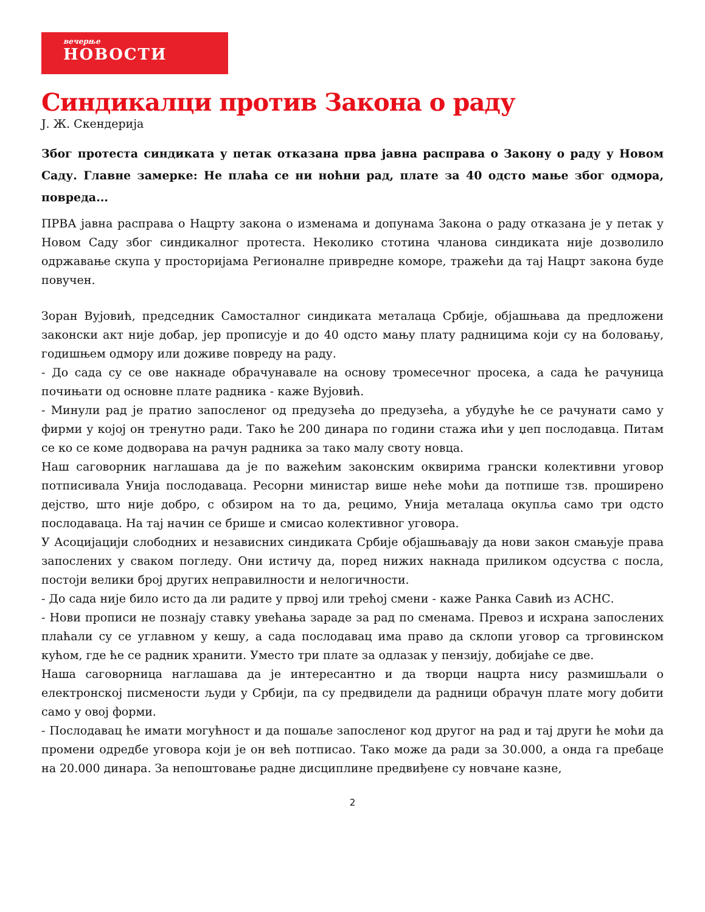вечерње
НОВОСТИ
Синдикалци против Закона о раду
Ј. Ж. Скендерија
Због протеста синдиката у петак отказана прва јавна расправа о Закону о раду у Новом Саду. Главне замерке: Не плаћа се ни ноћни рад, плате за 40 одсто мање због одмора, повреда...
ПРВА јавна расправа о Нацрту закона о изменама и допунама Закона о раду отказана је у петак у Новом Саду због синдикалног протеста. Неколико стотина чланова синдиката није дозволило одржавање скупа у просторијама Регионалне привредне коморе, тражећи да тај Нацрт закона буде повучен.
Зоран Вујовић, председник Самосталног синдиката металаца Србије, објашњава да предложени законски акт није добар, јер прописује и до 40 одсто мању плату радницима који су на боловању, годишњем одмору или доживе повреду на раду.
- До сада су се ове накнаде обрачунавале на основу тромесечног просека, а сада ће рачуница почињати од основне плате радника - каже Вујовић.
- Минули рад је пратио запосленог од предузећа до предузећа, а убудуће ће се рачунати само у фирми у којој он тренутно ради. Тако ће 200 динара по години стажа ићи у џеп послодавца. Питам се ко се коме додворава на рачун радника за тако малу своту новца.
Наш саговорник наглашава да је по важећим законским оквирима грански колективни уговор потписивала Унија послодаваца. Ресорни министар више неће моћи да потпише тзв. проширено дејство, што није добро, с обзиром на то да, рецимо, Унија металаца окупља само три одсто послодаваца. На тај начин се брише и смисао колективног уговора.
У Асоцијацији слободних и независних синдиката Србије објашњавају да нови закон смањује права запослених у сваком погледу. Они истичу да, поред нижих накнада приликом одсуства с посла, постоји велики број других неправилности и нелогичности.
- До сада није било исто да ли радите у првој или трећој смени - каже Ранка Савић из АСНС.
- Нови прописи не познају ставку увећања зараде за рад по сменама. Превоз и исхрана запослених плаћали су се углавном у кешу, а сада послодавац има право да склопи уговор са трговинском кућом, где ће се радник хранити. Уместо три плате за одлазак у пензију, добијаће се две.
Наша саговорница наглашава да је интересантно и да творци нацрта нису размишљали о електронској писмености људи у Србији, па су предвидели да радници обрачун плате могу добити само у овој форми.
- Послодавац ће имати могућност и да пошаље запосленог код другог на рад и тај други ће моћи да промени одредбе уговора који је он већ потписао. Тако може да ради за 30.000, а онда га пребаце на 20.000 динара. За непоштовање радне дисциплине предвиђене су новчане казне,
2